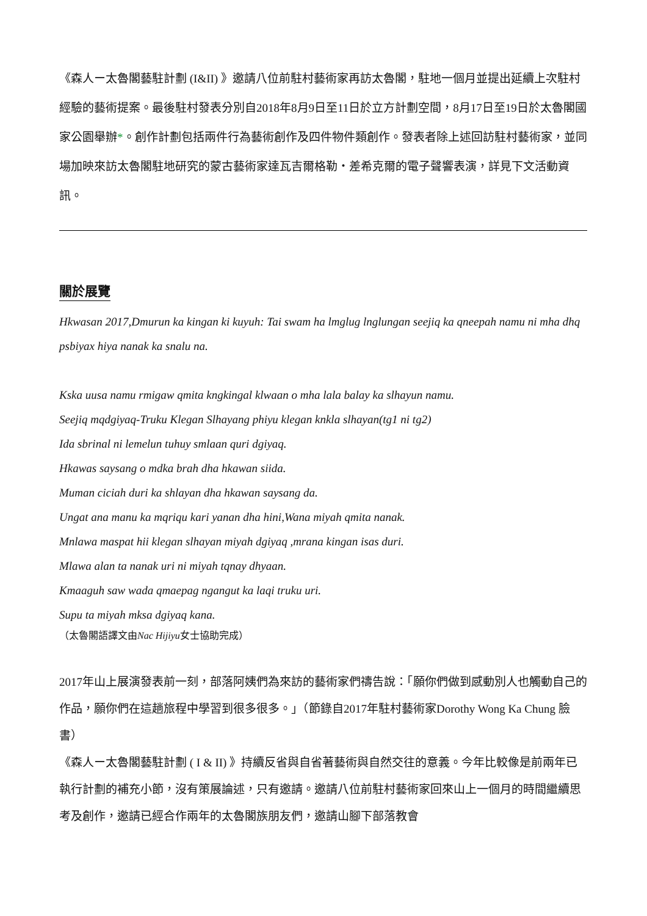《森人ー太魯閣藝駐計劃 (I&II) 》邀請八位前駐村藝術家再訪太魯閣，駐地一個月並提出延續上次駐村經驗的藝術提案。最後駐村發表分別自2018年8月9日至11日於立方計劃空間，8月17日至19日於太魯閣國家公園舉辦*。創作計劃包括兩件行為藝術創作及四件物件類創作。發表者除上述回訪駐村藝術家，並同場加映來訪太魯閣駐地研究的蒙古藝術家達瓦吉爾格勒・差希克爾的電子聲響表演，詳見下文活動資訊。
關於展覽
Hkwasan 2017,Dmurun ka kingan ki kuyuh: Tai swam ha lmglug lnglungan seejiq ka qneepah namu ni mha dhq psbiyax hiya nanak ka snalu na.
Kska uusa namu rmigaw qmita kngkingal klwaan o mha lala balay ka slhayun namu.
Seejiq mqdgiyaq-Truku Klegan Slhayang phiyu klegan knkla slhayan(tg1 ni tg2)
Ida sbrinal ni lemelun tuhuy smlaan quri dgiyaq.
Hkawas saysang o mdka brah dha hkawan siida.
Muman ciciah duri ka shlayan dha hkawan saysang da.
Ungat ana manu ka mqriqu kari yanan dha hini,Wana miyah qmita nanak.
Mnlawa maspat hii klegan slhayan miyah dgiyaq ,mrana kingan isas duri.
Mlawa alan ta nanak uri ni miyah tqnay dhyaan.
Kmaaguh saw wada qmaepag ngangut ka laqi truku uri.
Supu ta miyah mksa dgiyaq kana.
（太魯閣語譯文由Nac Hijiyu女士協助完成）
2017年山上展演發表前一刻，部落阿姨們為來訪的藝術家們禱告說：「願你們做到感動別人也觸動自己的作品，願你們在這趟旅程中學習到很多很多。」（節錄自2017年駐村藝術家Dorothy Wong Ka Chung 臉書）
《森人ー太魯閣藝駐計劃 ( I & II) 》持續反省與自省著藝術與自然交往的意義。今年比較像是前兩年已執行計劃的補充小節，沒有策展論述，只有邀請。邀請八位前駐村藝術家回來山上一個月的時間繼續思考及創作，邀請已經合作兩年的太魯閣族朋友們，邀請山腳下部落教會